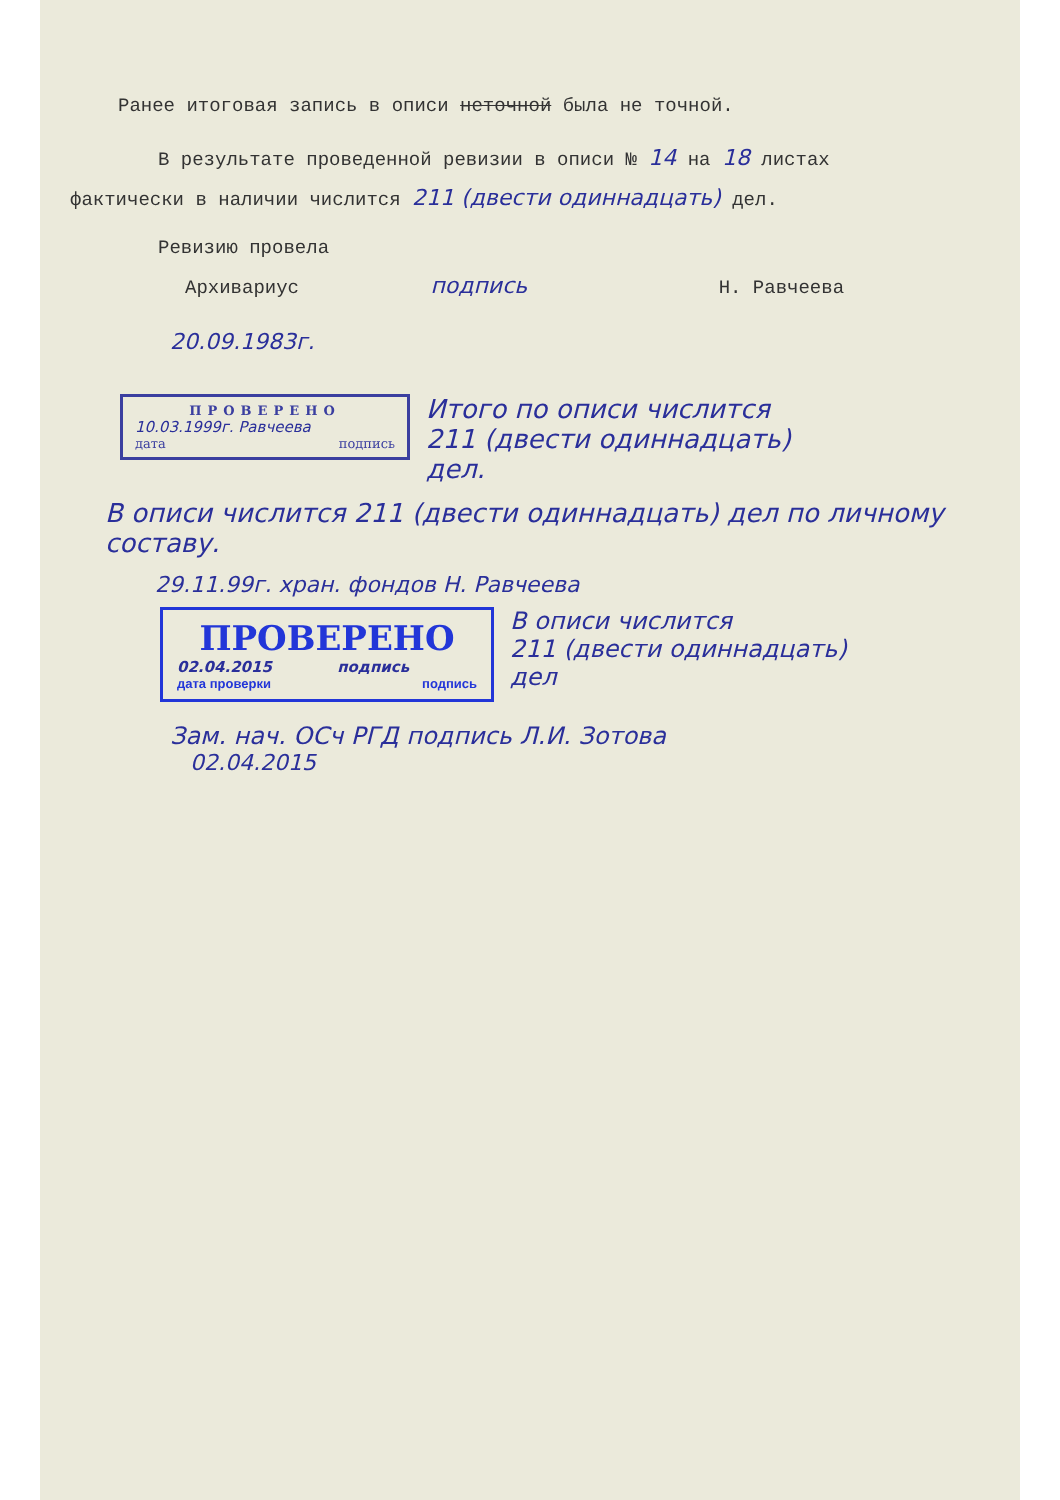Ранее итоговая запись в описи неточной была не точной.
В результате проведенной ревизии в описи № 14 на 18 листах
фактически в наличии числится 211 (двести одиннадцать) дел.
Ревизию провела
Архивариус подпись Н. Равчеева
20.09.1983г.
ПРОВЕРЕНО
10.03.1999г. Равчеева
дата подпись
Итого по описи числится
211 (двести одиннадцать)
дел.
В описи числится 211 (двести одиннадцать) дел по личному составу.
29.11.99г. хран. фондов Н. Равчеева
ПРОВЕРЕНО
02.04.2015 подпись
дата проверки подпись
В описи числится
211 (двести одиннадцать)
дел
Зам. нач. ОСч РГД подпись Л.И. Зотова
02.04.2015